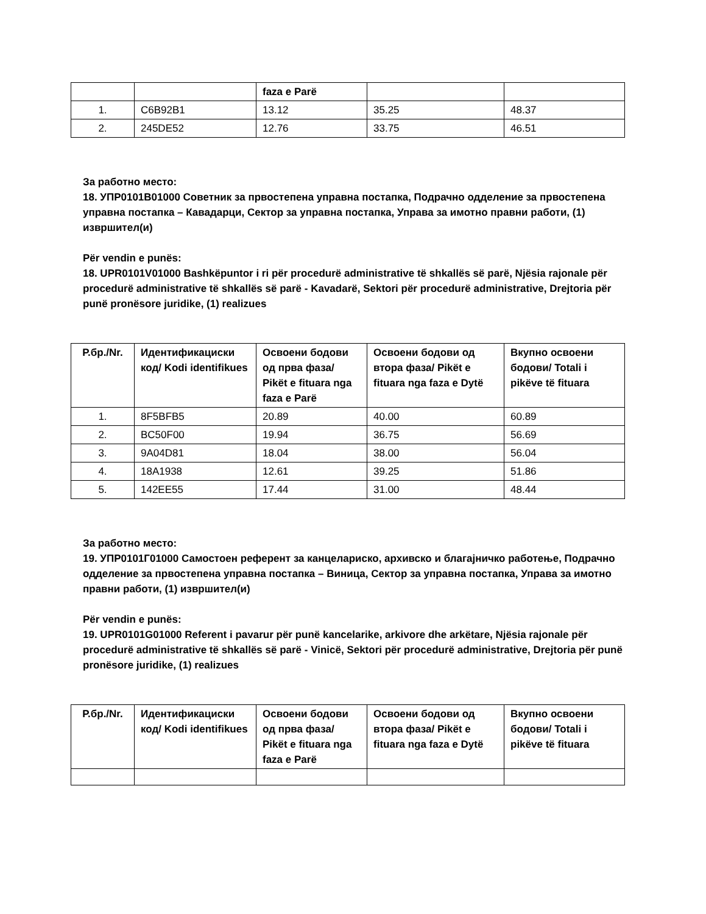| | | faza e Parë | | |
| 1. | C6B92B1 | 13.12 | 35.25 | 48.37 |
| 2. | 245DE52 | 12.76 | 33.75 | 46.51 |
За работно место:
18. УПР0101В01000 Советник за првостепена управна постапка, Подрачно одделение за првостепена управна постапка – Кавадарци, Сектор за управна постапка, Управа за имотно правни работи, (1) извршител(и)
Për vendin e punës:
18. UPR0101V01000 Bashkëpuntor i ri për procedurë administrative të shkallës së parë, Njësia rajonale për procedurë administrative të shkallës së parë - Kavadarë, Sektori për procedurë administrative, Drejtoria për punë pronësore juridike, (1) realizues
| Р.бр./Nr. | Идентификациски код/ Kodi identifikues | Освоени бодови од прва фаза/ Pikët e fituara nga faza e Parë | Освоени бодови од втора фаза/ Pikët e fituara nga faza e Dytë | Вкупно освоени бодови/ Totali i pikëve të fituara |
| --- | --- | --- | --- | --- |
| 1. | 8F5BFB5 | 20.89 | 40.00 | 60.89 |
| 2. | BC50F00 | 19.94 | 36.75 | 56.69 |
| 3. | 9A04D81 | 18.04 | 38.00 | 56.04 |
| 4. | 18A1938 | 12.61 | 39.25 | 51.86 |
| 5. | 142EE55 | 17.44 | 31.00 | 48.44 |
За работно место:
19. УПР0101Г01000 Самостоен референт за канцелариско, архивско и благајничко работење, Подрачно одделение за првостепена управна постапка – Виница, Сектор за управна постапка, Управа за имотно правни работи, (1) извршител(и)
Për vendin e punës:
19. UPR0101G01000 Referent i pavarur për punë kancelarike, arkivore dhe arkëtare, Njësia rajonale për procedurë administrative të shkallës së parë - Vinicë, Sektori për procedurë administrative, Drejtoria për punë pronësore juridike, (1) realizues
| Р.бр./Nr. | Идентификациски код/ Kodi identifikues | Освоени бодови од прва фаза/ Pikët e fituara nga faza e Parë | Освоени бодови од втора фаза/ Pikët e fituara nga faza e Dytë | Вкупно освоени бодови/ Totali i pikëve të fituara |
| --- | --- | --- | --- | --- |